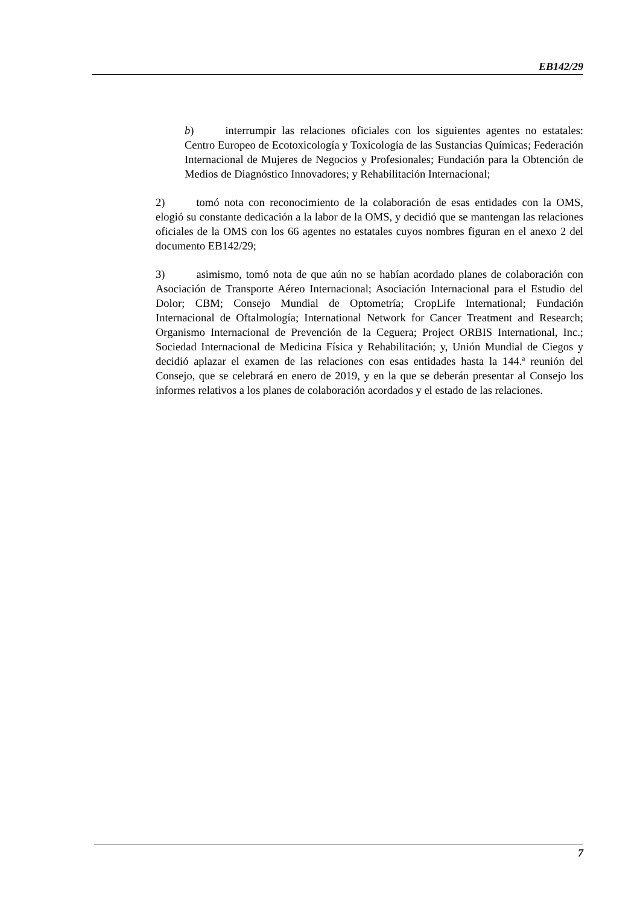EB142/29
b) interrumpir las relaciones oficiales con los siguientes agentes no estatales: Centro Europeo de Ecotoxicología y Toxicología de las Sustancias Químicas; Federación Internacional de Mujeres de Negocios y Profesionales; Fundación para la Obtención de Medios de Diagnóstico Innovadores; y Rehabilitación Internacional;
2) tomó nota con reconocimiento de la colaboración de esas entidades con la OMS, elogió su constante dedicación a la labor de la OMS, y decidió que se mantengan las relaciones oficiales de la OMS con los 66 agentes no estatales cuyos nombres figuran en el anexo 2 del documento EB142/29;
3) asimismo, tomó nota de que aún no se habían acordado planes de colaboración con Asociación de Transporte Aéreo Internacional; Asociación Internacional para el Estudio del Dolor; CBM; Consejo Mundial de Optometría; CropLife International; Fundación Internacional de Oftalmología; International Network for Cancer Treatment and Research; Organismo Internacional de Prevención de la Ceguera; Project ORBIS International, Inc.; Sociedad Internacional de Medicina Física y Rehabilitación; y, Unión Mundial de Ciegos y decidió aplazar el examen de las relaciones con esas entidades hasta la 144.ª reunión del Consejo, que se celebrará en enero de 2019, y en la que se deberán presentar al Consejo los informes relativos a los planes de colaboración acordados y el estado de las relaciones.
7